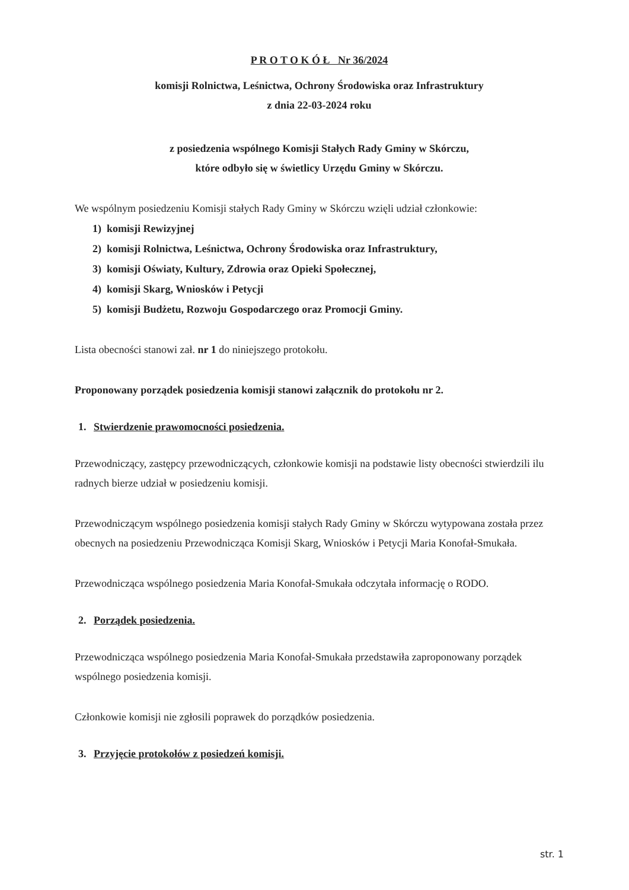P R O T O K Ó Ł Nr 36/2024
komisji Rolnictwa, Leśnictwa, Ochrony Środowiska oraz Infrastruktury
z dnia 22-03-2024 roku
z posiedzenia wspólnego Komisji Stałych Rady Gminy w Skórczu,
które odbyło się w świetlicy Urzędu Gminy w Skórczu.
We wspólnym posiedzeniu Komisji stałych Rady Gminy w Skórczu wzięli udział członkowie:
1) komisji Rewizyjnej
2) komisji Rolnictwa, Leśnictwa, Ochrony Środowiska oraz Infrastruktury,
3) komisji Oświaty, Kultury, Zdrowia oraz Opieki Społecznej,
4) komisji Skarg, Wniosków i Petycji
5) komisji Budżetu, Rozwoju Gospodarczego oraz Promocji Gminy.
Lista obecności stanowi zał. nr 1 do niniejszego protokołu.
Proponowany porządek posiedzenia komisji stanowi załącznik do protokołu nr 2.
1. Stwierdzenie prawomocności posiedzenia.
Przewodniczący, zastępcy przewodniczących, członkowie komisji na podstawie listy obecności stwierdzili ilu radnych bierze udział w posiedzeniu komisji.
Przewodniczącym wspólnego posiedzenia komisji stałych Rady Gminy w Skórczu wytypowana została przez obecnych na posiedzeniu Przewodnicząca Komisji Skarg, Wniosków i Petycji Maria Konofał-Smukała.
Przewodnicząca wspólnego posiedzenia Maria Konofał-Smukała odczytała informację o RODO.
2. Porządek posiedzenia.
Przewodnicząca wspólnego posiedzenia Maria Konofał-Smukała przedstawiła zaproponowany porządek wspólnego posiedzenia komisji.
Członkowie komisji nie zgłosili poprawek do porządków posiedzenia.
3. Przyjęcie protokołów z posiedzeń komisji.
str. 1